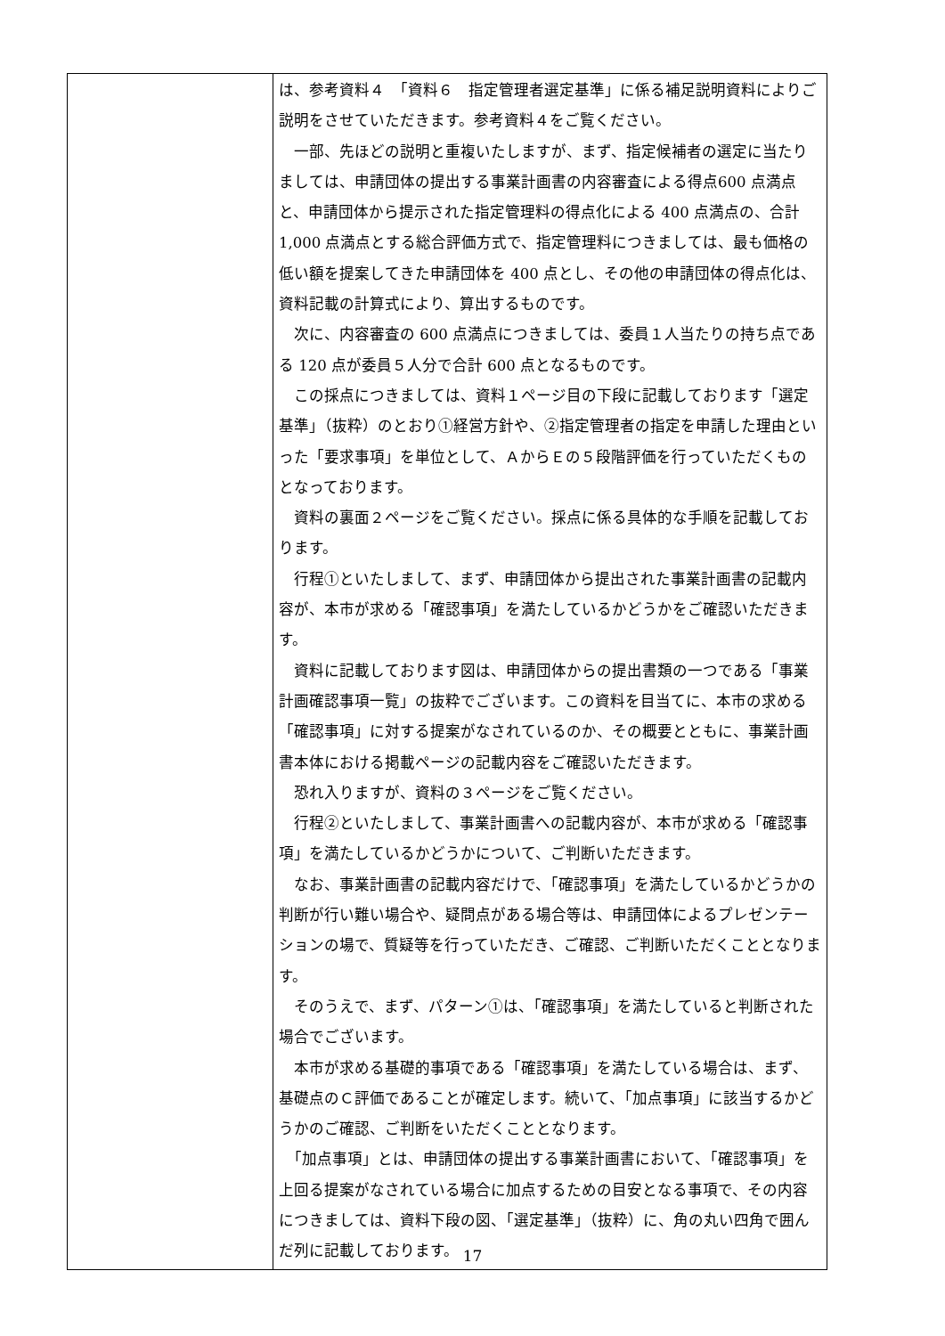| | は、参考資料４ 「資料６ 指定管理者選定基準」に係る補足説明資料によりご説明をさせていただきます。参考資料４をご覧ください。 一部、先ほどの説明と重複いたしますが、まず、指定候補者の選定に当たりましては、申請団体の提出する事業計画書の内容審査による得点600 点満点と、申請団体から提示された指定管理料の得点化による 400 点満点の、合計 1,000 点満点とする総合評価方式で、指定管理料につきましては、最も価格の低い額を提案してきた申請団体を 400 点とし、その他の申請団体の得点化は、資料記載の計算式により、算出するものです。 次に、内容審査の 600 点満点につきましては、委員１人当たりの持ち点である 120 点が委員５人分で合計 600 点となるものです。 この採点につきましては、資料１ページ目の下段に記載しております「選定基準」（抜粋）のとおり①経営方針や、②指定管理者の指定を申請した理由といった「要求事項」を単位として、ＡからＥの５段階評価を行っていただくものとなっております。 資料の裏面２ページをご覧ください。採点に係る具体的な手順を記載しております。 行程①といたしまして、まず、申請団体から提出された事業計画書の記載内容が、本市が求める「確認事項」を満たしているかどうかをご確認いただきます。 資料に記載しております図は、申請団体からの提出書類の一つである「事業計画確認事項一覧」の抜粋でございます。この資料を目当てに、本市の求める「確認事項」に対する提案がなされているのか、その概要とともに、事業計画書本体における掲載ページの記載内容をご確認いただきます。 恐れ入りますが、資料の３ページをご覧ください。 行程②といたしまして、事業計画書への記載内容が、本市が求める「確認事項」を満たしているかどうかについて、ご判断いただきます。 なお、事業計画書の記載内容だけで、「確認事項」を満たしているかどうかの判断が行い難い場合や、疑問点がある場合等は、申請団体によるプレゼンテーションの場で、質疑等を行っていただき、ご確認、ご判断いただくこととなります。 そのうえで、まず、パターン①は、「確認事項」を満たしていると判断された場合でございます。 本市が求める基礎的事項である「確認事項」を満たしている場合は、まず、基礎点のＣ評価であることが確定します。続いて、「加点事項」に該当するかどうかのご確認、ご判断をいただくこととなります。 「加点事項」とは、申請団体の提出する事業計画書において、「確認事項」を上回る提案がなされている場合に加点するための目安となる事項で、その内容につきましては、資料下段の図、「選定基準」（抜粋）に、角の丸い四角で囲んだ列に記載しております。 |
17